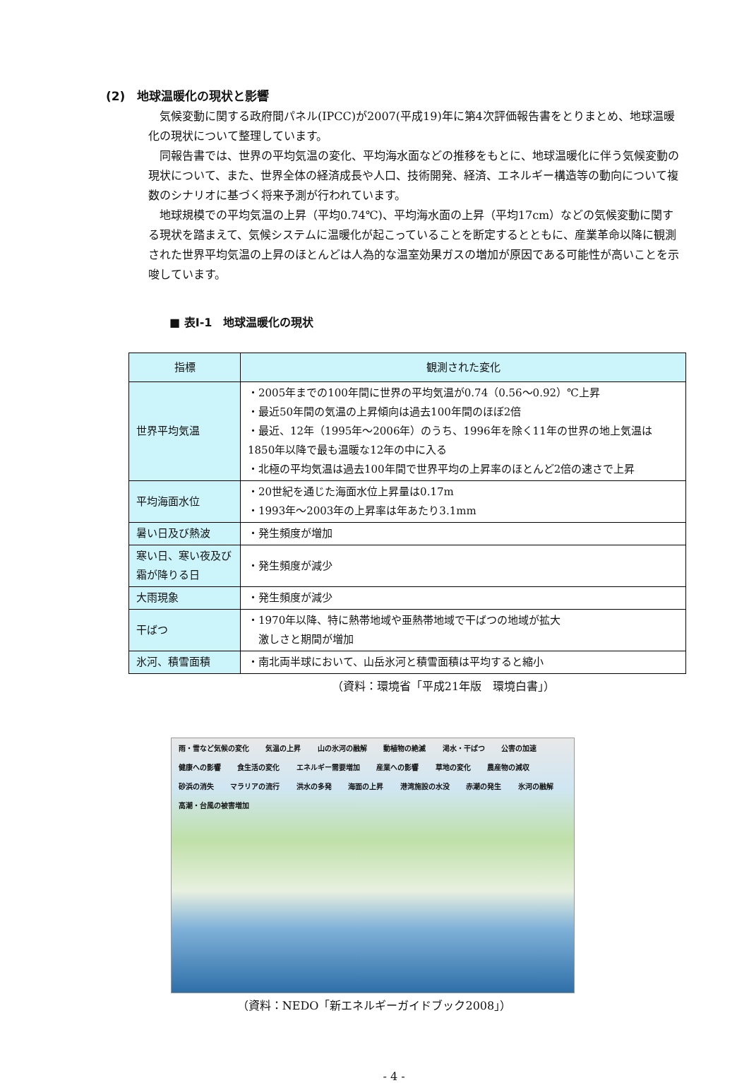(2)　地球温暖化の現状と影響
気候変動に関する政府間パネル(IPCC)が2007(平成19)年に第4次評価報告書をとりまとめ、地球温暖化の現状について整理しています。
同報告書では、世界の平均気温の変化、平均海水面などの推移をもとに、地球温暖化に伴う気候変動の現状について、また、世界全体の経済成長や人口、技術開発、経済、エネルギー構造等の動向について複数のシナリオに基づく将来予測が行われています。
地球規模での平均気温の上昇（平均0.74℃)、平均海水面の上昇（平均17cm）などの気候変動に関する現状を踏まえて、気候システムに温暖化が起こっていることを断定するとともに、産業革命以降に観測された世界平均気温の上昇のほとんどは人為的な温室効果ガスの増加が原因である可能性が高いことを示唆しています。
■ 表Ⅰ-1　地球温暖化の現状
| 指標 | 観測された変化 |
| --- | --- |
| 世界平均気温 | ・2005年までの100年間に世界の平均気温が0.74（0.56～0.92）℃上昇 ・最近50年間の気温の上昇傾向は過去100年間のほぼ2倍 ・最近、12年（1995年～2006年）のうち、1996年を除く11年の世界の地上気温は1850年以降で最も温暖な12年の中に入る ・北極の平均気温は過去100年間で世界平均の上昇率のほとんど2倍の速さで上昇 |
| 平均海面水位 | ・20世紀を通じた海面水位上昇量は0.17m ・1993年～2003年の上昇率は年あたり3.1mm |
| 暑い日及び熱波 | ・発生頻度が増加 |
| 寒い日、寒い夜及び霜が降りる日 | ・発生頻度が減少 |
| 大雨現象 | ・発生頻度が減少 |
| 干ばつ | ・1970年以降、特に熱帯地域や亜熱帯地域で干ばつの地域が拡大 激しさと期間が増加 |
| 氷河、積雪面積 | ・南北両半球において、山岳氷河と積雪面積は平均すると縮小 |
（資料：環境省「平成21年版　環境白書」）
雨・雪など気候の変化 気温の上昇 山の氷河の融解 動植物の絶滅 渇水・干ばつ 公害の加速 健康への影響 食生活の変化 エネルギー需要増加 産業への影響 草地の変化 農産物の減収 砂浜の消失 マラリアの流行 洪水の多発 海面の上昇 港湾施設の水没 赤潮の発生 氷河の融解 高潮・台風の被害増加
（資料：NEDO「新エネルギーガイドブック2008」）
- 4 -